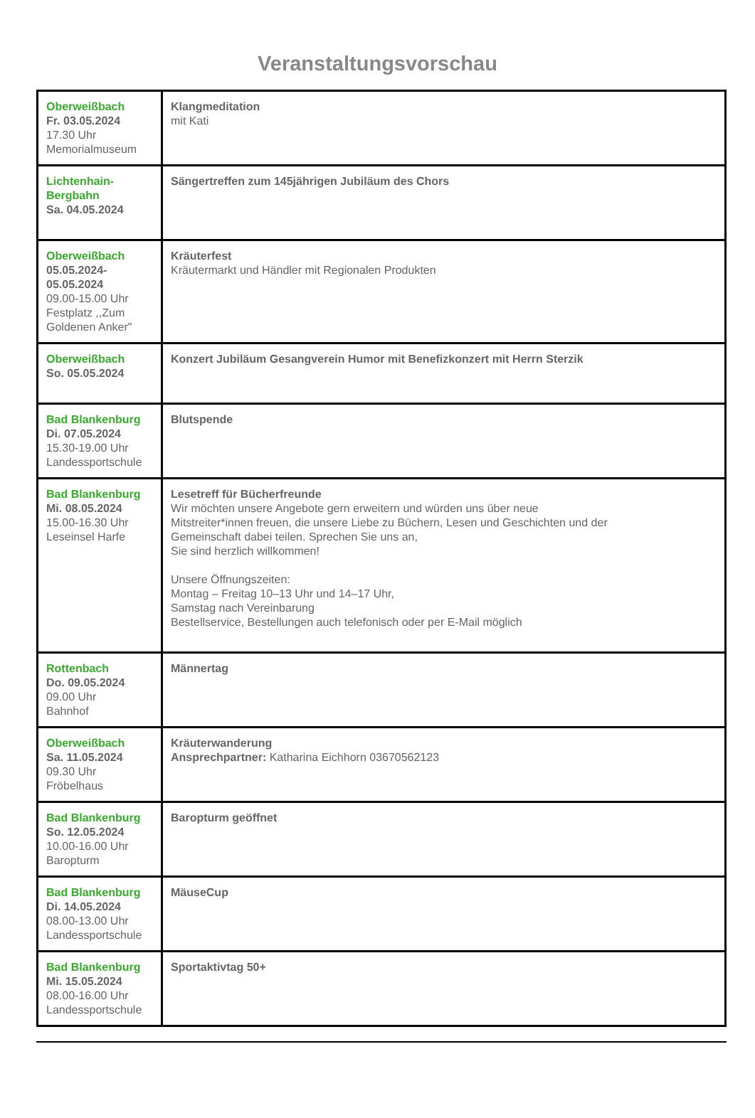Veranstaltungsvorschau
| Oberweißbach Fr. 03.05.2024 17.30 Uhr Memorialmuseum | Klangmeditation mit Kati |
| Lichtenhain- Bergbahn Sa. 04.05.2024 | Sängertreffen zum 145jährigen Jubiläum des Chors |
| Oberweißbach 05.05.2024- 05.05.2024 09.00-15.00 Uhr Festplatz ,,Zum Goldenen Anker" | Kräuterfest Kräutermarkt und Händler mit Regionalen Produkten |
| Oberweißbach So. 05.05.2024 | Konzert Jubiläum Gesangverein Humor mit Benefizkonzert mit Herrn Sterzik |
| Bad Blankenburg Di. 07.05.2024 15.30-19.00 Uhr Landessportschule | Blutspende |
| Bad Blankenburg Mi. 08.05.2024 15.00-16.30 Uhr Leseinsel Harfe | Lesetreff für Bücherfreunde Wir möchten unsere Angebote gern erweitern und würden uns über neue Mitstreiter*innen freuen, die unsere Liebe zu Büchern, Lesen und Geschichten und der Gemeinschaft dabei teilen. Sprechen Sie uns an, Sie sind herzlich willkommen! Unsere Öffnungszeiten: Montag – Freitag 10–13 Uhr und 14–17 Uhr, Samstag nach Vereinbarung Bestellservice, Bestellungen auch telefonisch oder per E-Mail möglich |
| Rottenbach Do. 09.05.2024 09.00 Uhr Bahnhof | Männertag |
| Oberweißbach Sa. 11.05.2024 09.30 Uhr Fröbelhaus | Kräuterwanderung Ansprechpartner: Katharina Eichhorn 03670562123 |
| Bad Blankenburg So. 12.05.2024 10.00-16.00 Uhr Baropturm | Baropturm geöffnet |
| Bad Blankenburg Di. 14.05.2024 08.00-13.00 Uhr Landessportschule | MäuseCup |
| Bad Blankenburg Mi. 15.05.2024 08.00-16.00 Uhr Landessportschule | Sportaktivtag 50+ |